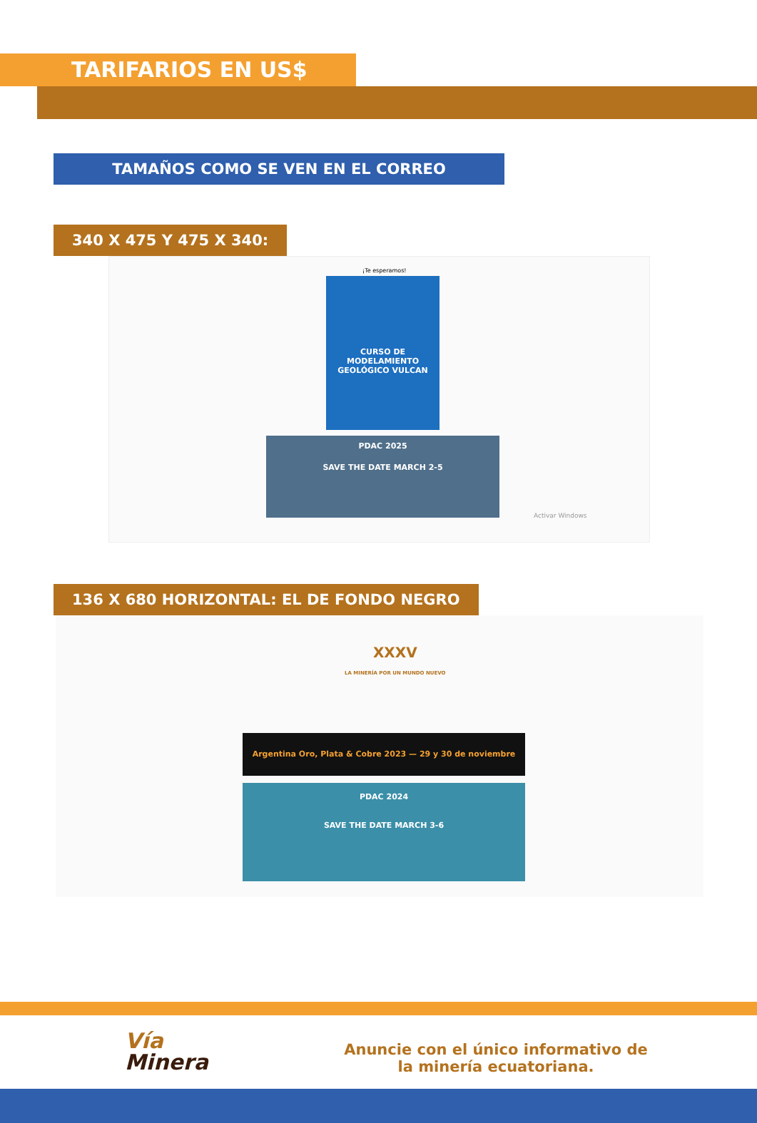TARIFARIOS EN US$
TAMAÑOS COMO SE VEN EN EL CORREO
340 X 475 Y 475 X 340:
¡Te esperamos!
CURSO DE MODELAMIENTO GEOLÓGICO VULCAN
PDAC 2025
SAVE THE DATE MARCH 2-5
Activar Windows
136 X 680 HORIZONTAL: EL DE FONDO NEGRO
XXXV
LA MINERÍA POR UN MUNDO NUEVO
Argentina Oro, Plata & Cobre 2023 — 29 y 30 de noviembre
PDAC 2024
SAVE THE DATE MARCH 3-6
Vía
Minera
Anuncie con el único informativo de la minería ecuatoriana.